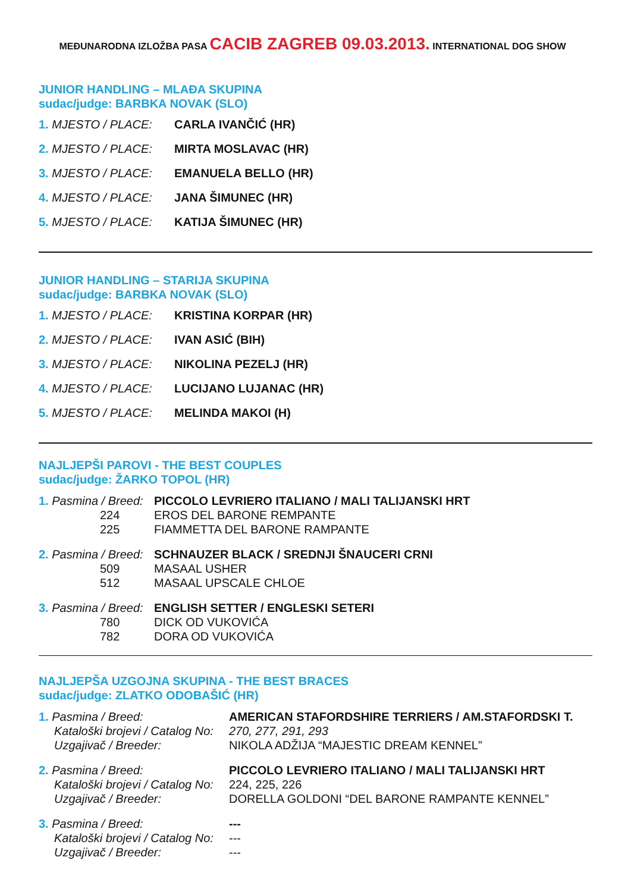MEĐUNARODNA IZLOŽBA PASA CACIB ZAGREB 09.03.2013. INTERNATIONAL DOG SHOW
JUNIOR HANDLING – MLAĐA SKUPINA
sudac/judge: BARBKA NOVAK (SLO)
| 1. MJESTO / PLACE: | CARLA IVANČIĆ (HR) |
| 2. MJESTO / PLACE: | MIRTA MOSLAVAC (HR) |
| 3. MJESTO / PLACE: | EMANUELA BELLO (HR) |
| 4. MJESTO / PLACE: | JANA ŠIMUNEC (HR) |
| 5. MJESTO / PLACE: | KATIJA ŠIMUNEC (HR) |
JUNIOR HANDLING – STARIJA SKUPINA
sudac/judge: BARBKA NOVAK (SLO)
| 1. MJESTO / PLACE: | KRISTINA KORPAR (HR) |
| 2. MJESTO / PLACE: | IVAN ASIĆ (BIH) |
| 3. MJESTO / PLACE: | NIKOLINA PEZELJ (HR) |
| 4. MJESTO / PLACE: | LUCIJANO LUJANAC (HR) |
| 5. MJESTO / PLACE: | MELINDA MAKOI (H) |
NAJLJEPŠI PAROVI - THE BEST COUPLES
sudac/judge: ŽARKO TOPOL (HR)
| 1. Pasmina / Breed: | PICCOLO LEVRIERO ITALIANO / MALI TALIJANSKI HRT |
| 224 | EROS DEL BARONE REMPANTE |
| 225 | FIAMMETTA DEL BARONE RAMPANTE |
| 2. Pasmina / Breed: | SCHNAUZER BLACK / SREDNJI ŠNAUCERI CRNI |
| 509 | MASAAL USHER |
| 512 | MASAAL UPSCALE CHLOE |
| 3. Pasmina / Breed: | ENGLISH SETTER / ENGLESKI SETERI |
| 780 | DICK OD VUKOVIĆA |
| 782 | DORA OD VUKOVIĆA |
NAJLJEPŠA UZGOJNA SKUPINA - THE BEST BRACES
sudac/judge: ZLATKO ODOBAŠIĆ (HR)
| 1. Pasmina / Breed: | AMERICAN STAFORDSHIRE TERRIERS / AM.STAFORDSKI T. |
| Kataloški brojevi / Catalog No: | 270, 277, 291, 293 |
| Uzgajivač / Breeder: | NIKOLA ADŽIJA “MAJESTIC DREAM KENNEL” |
| 2. Pasmina / Breed: | PICCOLO LEVRIERO ITALIANO / MALI TALIJANSKI HRT |
| Kataloški brojevi / Catalog No: | 224, 225, 226 |
| Uzgajivač / Breeder: | DORELLA GOLDONI “DEL BARONE RAMPANTE KENNEL” |
| 3. Pasmina / Breed: | --- |
| Kataloški brojevi / Catalog No: | --- |
| Uzgajivač / Breeder: | --- |